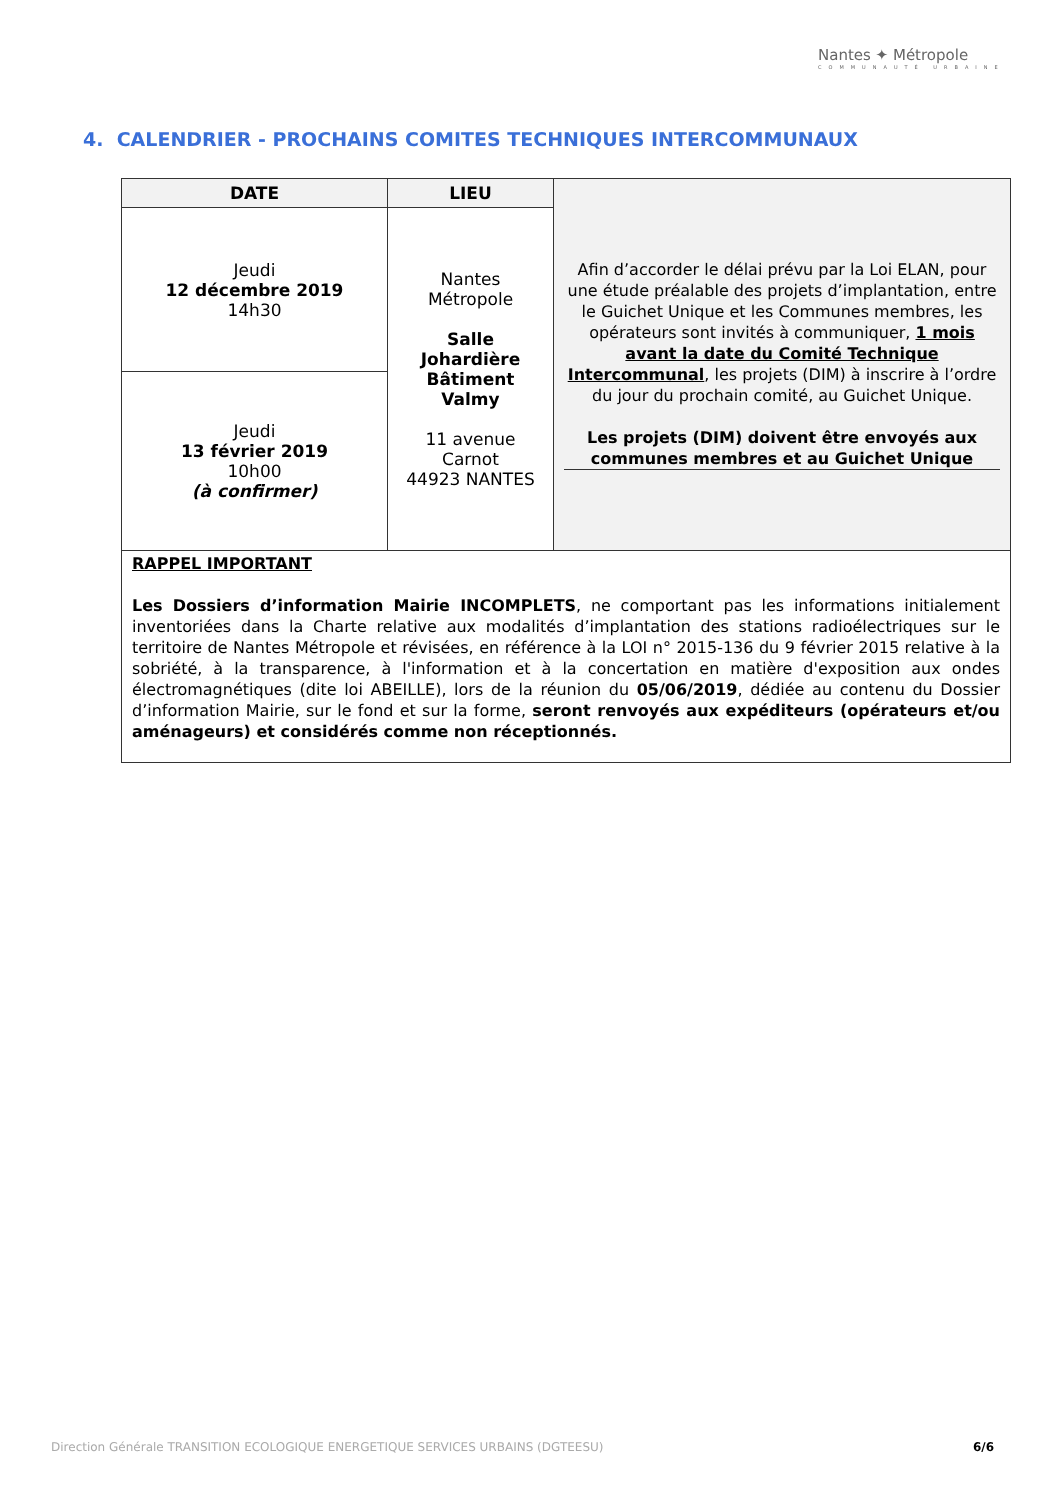Nantes ✦ Métropole
COMMUNAUTÉ URBAINE
4. CALENDRIER - PROCHAINS COMITES TECHNIQUES INTERCOMMUNAUX
| DATE | LIEU | Afin d’accorder le délai prévu par la Loi ELAN, pour une étude préalable des projets d’implantation, entre le Guichet Unique et les Communes membres, les opérateurs sont invités à communiquer, 1 mois avant la date du Comité Technique Intercommunal , les projets (DIM) à inscrire à l’ordre du jour du prochain comité, au Guichet Unique. Les projets (DIM) doivent être envoyés aux communes membres et au Guichet Unique |
| Jeudi 12 décembre 2019 14h30 | Nantes Métropole Salle Johardière Bâtiment Valmy 11 avenue Carnot 44923 NANTES | |
| Jeudi 13 février 2019 10h00 (à confirmer) | | |
| RAPPEL IMPORTANT Les Dossiers d’information Mairie INCOMPLETS , ne comportant pas les informations initialement inventoriées dans la Charte relative aux modalités d’implantation des stations radioélectriques sur le territoire de Nantes Métropole et révisées, en référence à la LOI n° 2015-136 du 9 février 2015 relative à la sobriété, à la transparence, à l'information et à la concertation en matière d'exposition aux ondes électromagnétiques (dite loi ABEILLE), lors de la réunion du 05/06/2019 , dédiée au contenu du Dossier d’information Mairie, sur le fond et sur la forme, seront renvoyés aux expéditeurs (opérateurs et/ou aménageurs) et considérés comme non réceptionnés. | | |
Direction Générale TRANSITION ECOLOGIQUE ENERGETIQUE SERVICES URBAINS (DGTEESU) 6/6